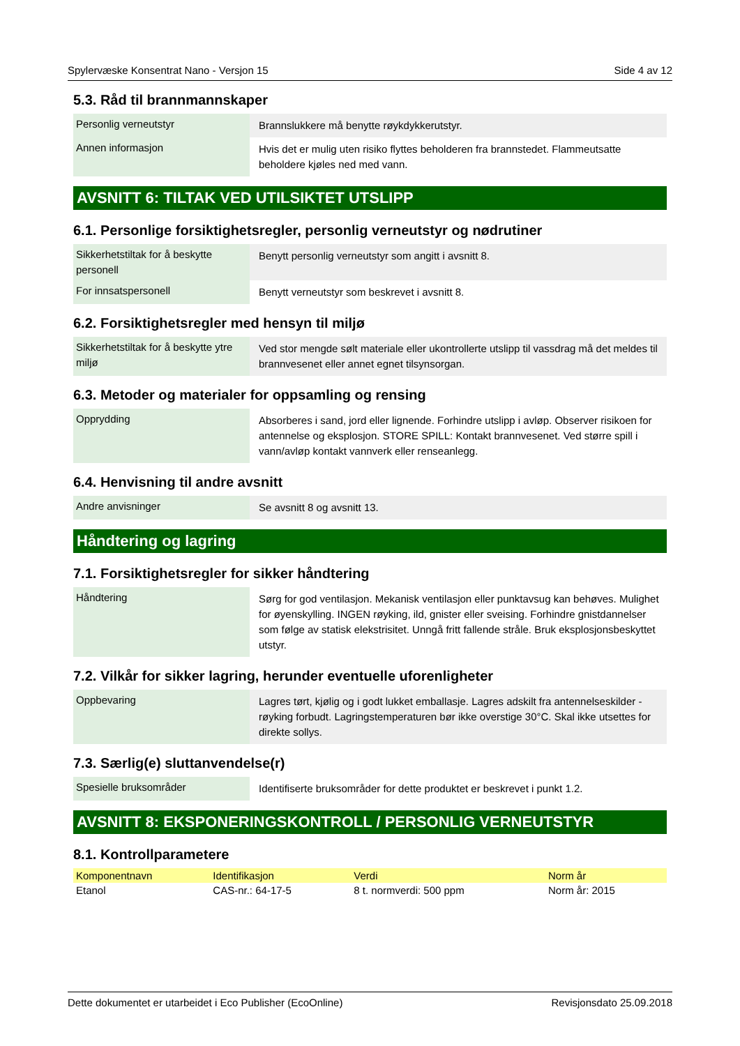Spylervæske Konsentrat Nano - Versjon 15 Side 4 av 12
5.3. Råd til brannmannskaper
| Personlig verneutstyr | Brannslukkere må benytte røykdykkerutstyr. |
| Annen informasjon | Hvis det er mulig uten risiko flyttes beholderen fra brannstedet. Flammeutsatte beholdere kjøles ned med vann. |
AVSNITT 6: TILTAK VED UTILSIKTET UTSLIPP
6.1. Personlige forsiktighetsregler, personlig verneutstyr og nødrutiner
| Sikkerhetstiltak for å beskytte personell | Benytt personlig verneutstyr som angitt i avsnitt 8. |
| For innsatspersonell | Benytt verneutstyr som beskrevet i avsnitt 8. |
6.2. Forsiktighetsregler med hensyn til miljø
| Sikkerhetstiltak for å beskytte ytre miljø | Ved stor mengde sølt materiale eller ukontrollerte utslipp til vassdrag må det meldes til brannvesenet eller annet egnet tilsynsorgan. |
6.3. Metoder og materialer for oppsamling og rensing
| Opprydding | Absorberes i sand, jord eller lignende. Forhindre utslipp i avløp. Observer risikoen for antennelse og eksplosjon. STORE SPILL: Kontakt brannvesenet. Ved større spill i vann/avløp kontakt vannverk eller renseanlegg. |
6.4. Henvisning til andre avsnitt
| Andre anvisninger | Se avsnitt 8 og avsnitt 13. |
Håndtering og lagring
7.1. Forsiktighetsregler for sikker håndtering
| Håndtering | Sørg for god ventilasjon. Mekanisk ventilasjon eller punktavsug kan behøves. Mulighet for øyenskylling. INGEN røyking, ild, gnister eller sveising. Forhindre gnistdannelser som følge av statisk elekstrisitet. Unngå fritt fallende stråle. Bruk eksplosjonsbeskyttet utstyr. |
7.2. Vilkår for sikker lagring, herunder eventuelle uforenligheter
| Oppbevaring | Lagres tørt, kjølig og i godt lukket emballasje. Lagres adskilt fra antennelseskilder - røyking forbudt. Lagringstemperaturen bør ikke overstige 30°C. Skal ikke utsettes for direkte sollys. |
7.3. Særlig(e) sluttanvendelse(r)
| Spesielle bruksområder | Identifiserte bruksområder for dette produktet er beskrevet i punkt 1.2. |
AVSNITT 8: EKSPONERINGSKONTROLL / PERSONLIG VERNEUTSTYR
8.1. Kontrollparametere
| Komponentnavn | Identifikasjon | Verdi | Norm år |
| --- | --- | --- | --- |
| Etanol | CAS-nr.: 64-17-5 | 8 t. normverdi: 500 ppm | Norm år: 2015 |
Dette dokumentet er utarbeidet i Eco Publisher (EcoOnline) Revisjonsdato 25.09.2018